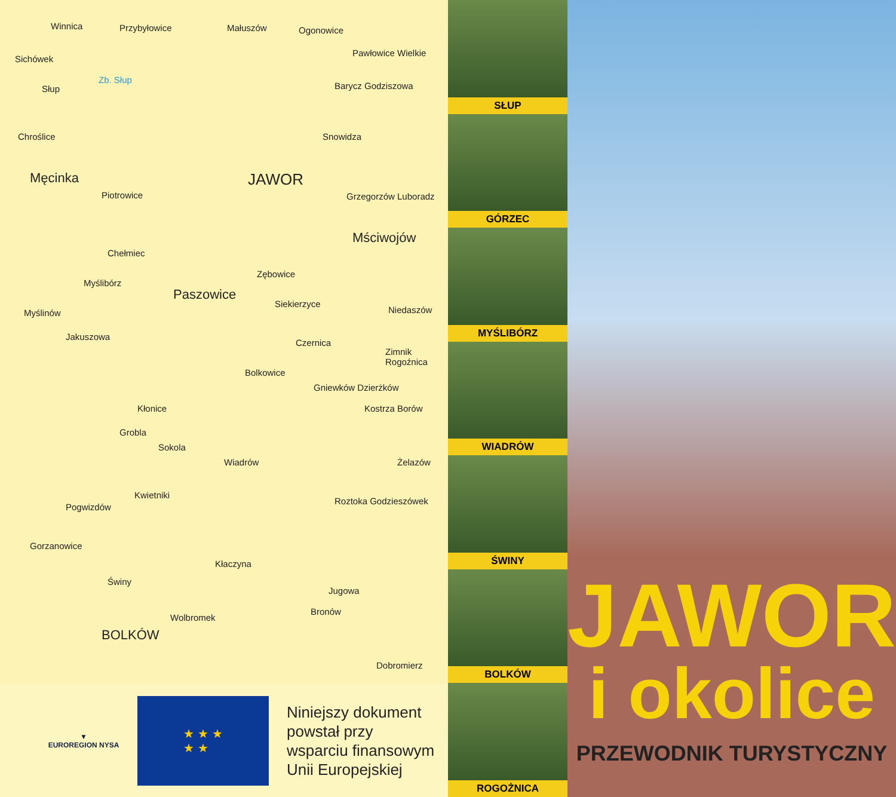Winnica Przybyłowice Małuszów Ogonowice
Sichówek
Pawłowice Wielkie
Zb. Słup
Słup Barycz Godziszowa
Chroślice Snowidza
Męcinka JAWOR
Piotrowice Grzegorzów Luboradz
Mściwojów
Chełmiec
Myślibórz
Paszowice
Zębowice
Myślinów
Siekierzyce
Niedaszów
Jakuszowa
Czernica
Zimnik Rogoźnica
Bolkowice
Gniewków Dzierżków
Kłonice Kostrza Borów
Grobla
Sokola
Wiadrów Żelazów
Kwietniki
Pogwizdów
Roztoka Godzieszówek
Gorzanowice
Kłaczyna
Świny
Jugowa
Wolbromek
Bronów
BOLKÓW
Dobromierz
▼
EUROREGION NYSA
★ ★ ★
★ ★
Niniejszy dokument
powstał przy
wsparciu finansowym
Unii Europejskiej
SŁUP
GÓRZEC
MYŚLIBÓRZ
WIADRÓW
ŚWINY
BOLKÓW
ROGOŻNICA
JAWOR
i okolice
PRZEWODNIK TURYSTYCZNY